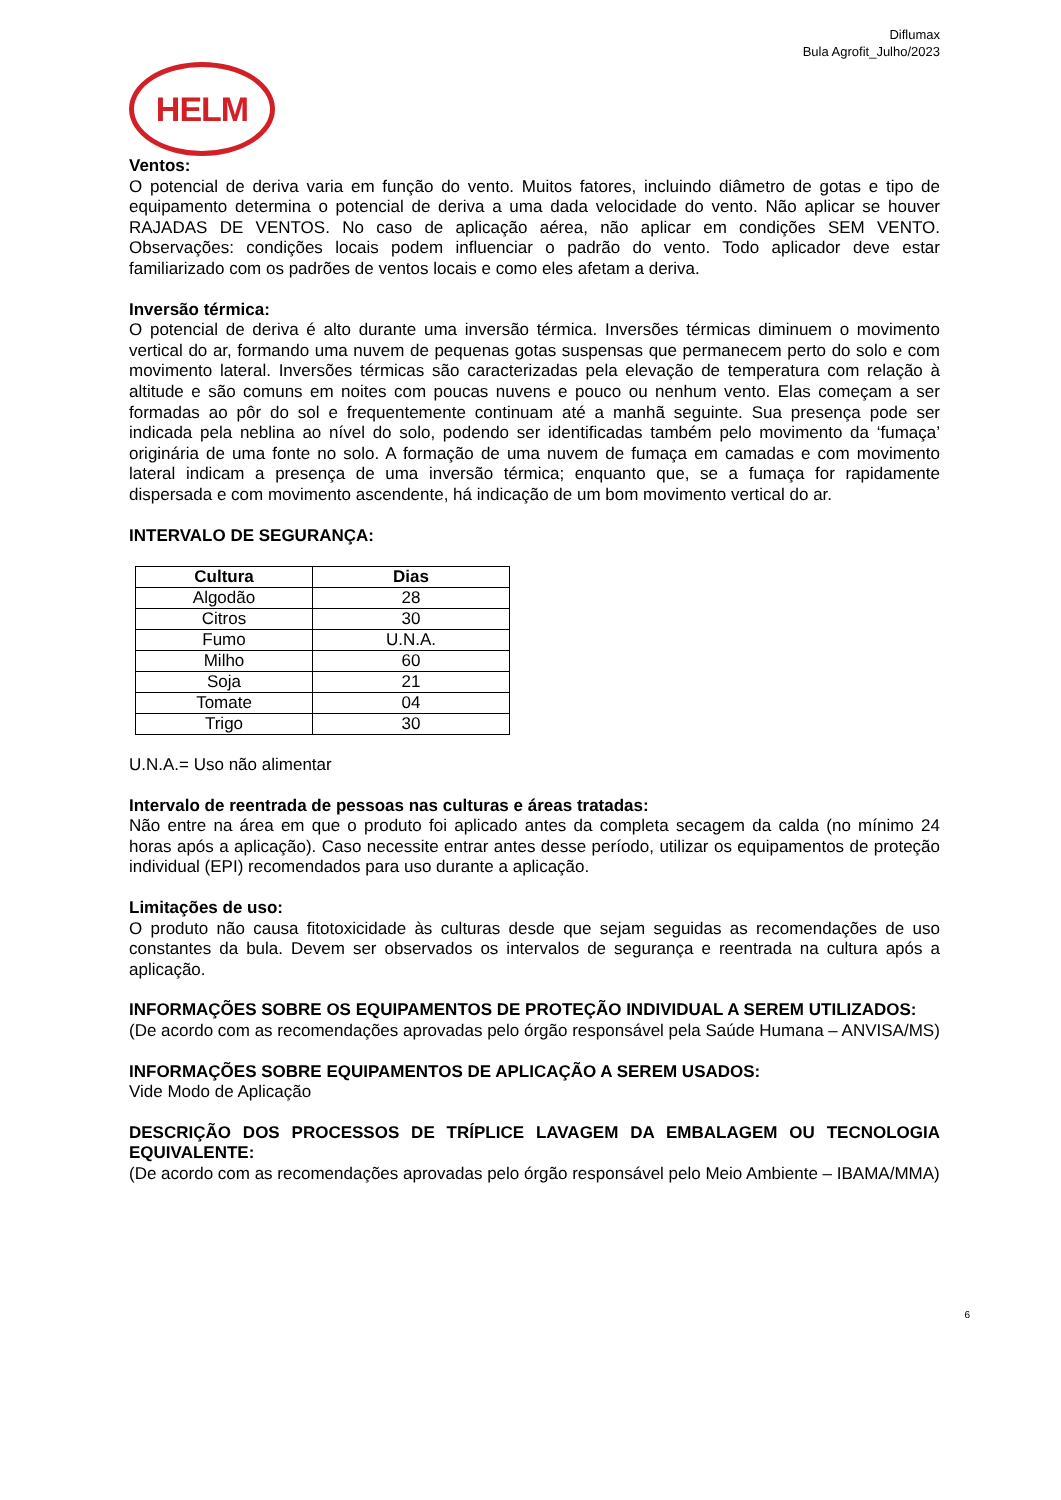Diflumax
Bula Agrofit_Julho/2023
HELM
Ventos:
O potencial de deriva varia em função do vento. Muitos fatores, incluindo diâmetro de gotas e tipo de equipamento determina o potencial de deriva a uma dada velocidade do vento. Não aplicar se houver RAJADAS DE VENTOS. No caso de aplicação aérea, não aplicar em condições SEM VENTO. Observações: condições locais podem influenciar o padrão do vento. Todo aplicador deve estar familiarizado com os padrões de ventos locais e como eles afetam a deriva.
Inversão térmica:
O potencial de deriva é alto durante uma inversão térmica. Inversões térmicas diminuem o movimento vertical do ar, formando uma nuvem de pequenas gotas suspensas que permanecem perto do solo e com movimento lateral. Inversões térmicas são caracterizadas pela elevação de temperatura com relação à altitude e são comuns em noites com poucas nuvens e pouco ou nenhum vento. Elas começam a ser formadas ao pôr do sol e frequentemente continuam até a manhã seguinte. Sua presença pode ser indicada pela neblina ao nível do solo, podendo ser identificadas também pelo movimento da ‘fumaça’ originária de uma fonte no solo. A formação de uma nuvem de fumaça em camadas e com movimento lateral indicam a presença de uma inversão térmica; enquanto que, se a fumaça for rapidamente dispersada e com movimento ascendente, há indicação de um bom movimento vertical do ar.
INTERVALO DE SEGURANÇA:
| Cultura | Dias |
| --- | --- |
| Algodão | 28 |
| Citros | 30 |
| Fumo | U.N.A. |
| Milho | 60 |
| Soja | 21 |
| Tomate | 04 |
| Trigo | 30 |
U.N.A.= Uso não alimentar
Intervalo de reentrada de pessoas nas culturas e áreas tratadas:
Não entre na área em que o produto foi aplicado antes da completa secagem da calda (no mínimo 24 horas após a aplicação). Caso necessite entrar antes desse período, utilizar os equipamentos de proteção individual (EPI) recomendados para uso durante a aplicação.
Limitações de uso:
O produto não causa fitotoxicidade às culturas desde que sejam seguidas as recomendações de uso constantes da bula. Devem ser observados os intervalos de segurança e reentrada na cultura após a aplicação.
INFORMAÇÕES SOBRE OS EQUIPAMENTOS DE PROTEÇÃO INDIVIDUAL A SEREM UTILIZADOS:
(De acordo com as recomendações aprovadas pelo órgão responsável pela Saúde Humana – ANVISA/MS)
INFORMAÇÕES SOBRE EQUIPAMENTOS DE APLICAÇÃO A SEREM USADOS:
Vide Modo de Aplicação
DESCRIÇÃO DOS PROCESSOS DE TRÍPLICE LAVAGEM DA EMBALAGEM OU TECNOLOGIA EQUIVALENTE:
(De acordo com as recomendações aprovadas pelo órgão responsável pelo Meio Ambiente – IBAMA/MMA)
6